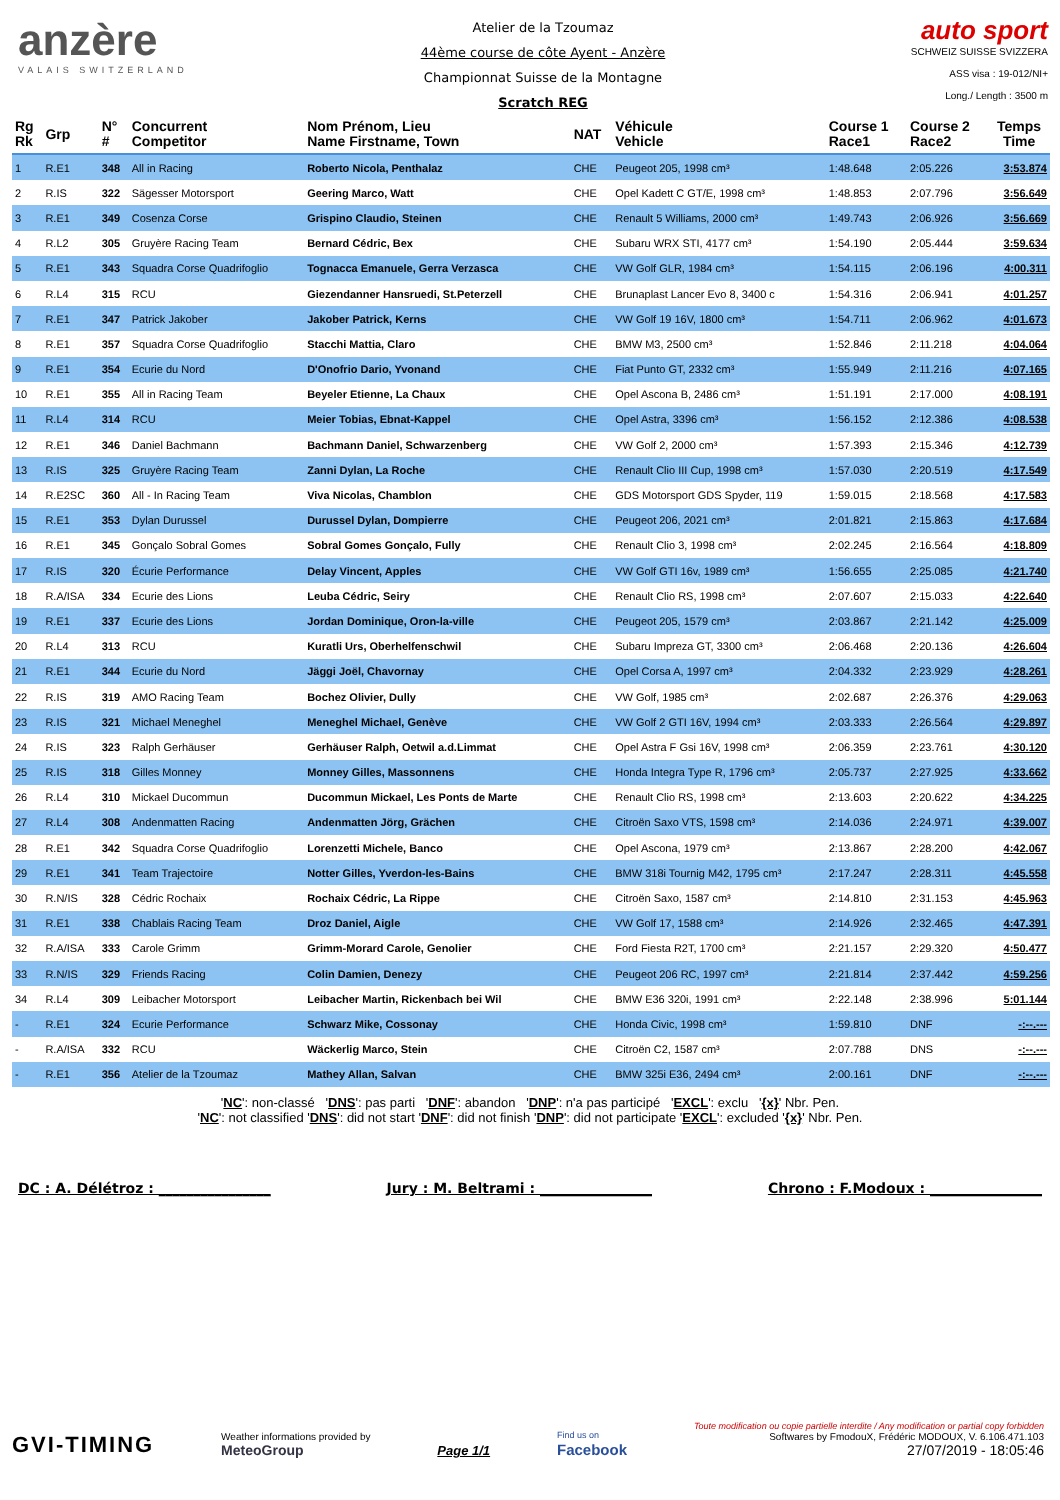anzère
VALAIS SWITZERLAND
Atelier de la Tzoumaz
44ème course de côte Ayent - Anzère
Championnat Suisse de la Montagne
Scratch REG
auto sport
SCHWEIZ SUISSE SVIZZERA
ASS visa : 19-012/NI+
Long./ Length : 3500 m
| Rg Rk | Grp | N° # | Concurrent Competitor | Nom Prénom, Lieu Name Firstname, Town | NAT | Véhicule Vehicle | Course 1 Race1 | Course 2 Race2 | Temps Time |
| --- | --- | --- | --- | --- | --- | --- | --- | --- | --- |
| 1 | R.E1 | 348 | All in Racing | Roberto Nicola, Penthalaz | CHE | Peugeot 205, 1998 cm³ | 1:48.648 | 2:05.226 | 3:53.874 |
| 2 | R.IS | 322 | Sägesser Motorsport | Geering Marco, Watt | CHE | Opel Kadett C GT/E, 1998 cm³ | 1:48.853 | 2:07.796 | 3:56.649 |
| 3 | R.E1 | 349 | Cosenza Corse | Grispino Claudio, Steinen | CHE | Renault 5 Williams, 2000 cm³ | 1:49.743 | 2:06.926 | 3:56.669 |
| 4 | R.L2 | 305 | Gruyère Racing Team | Bernard Cédric, Bex | CHE | Subaru WRX STI, 4177 cm³ | 1:54.190 | 2:05.444 | 3:59.634 |
| 5 | R.E1 | 343 | Squadra Corse Quadrifoglio | Tognacca Emanuele, Gerra Verzasca | CHE | VW Golf GLR, 1984 cm³ | 1:54.115 | 2:06.196 | 4:00.311 |
| 6 | R.L4 | 315 | RCU | Giezendanner Hansruedi, St.Peterzell | CHE | Brunaplast Lancer Evo 8, 3400 c | 1:54.316 | 2:06.941 | 4:01.257 |
| 7 | R.E1 | 347 | Patrick Jakober | Jakober Patrick, Kerns | CHE | VW Golf 19 16V, 1800 cm³ | 1:54.711 | 2:06.962 | 4:01.673 |
| 8 | R.E1 | 357 | Squadra Corse Quadrifoglio | Stacchi Mattia, Claro | CHE | BMW M3, 2500 cm³ | 1:52.846 | 2:11.218 | 4:04.064 |
| 9 | R.E1 | 354 | Ecurie du Nord | D'Onofrio Dario, Yvonand | CHE | Fiat Punto GT, 2332 cm³ | 1:55.949 | 2:11.216 | 4:07.165 |
| 10 | R.E1 | 355 | All in Racing Team | Beyeler Etienne, La Chaux | CHE | Opel Ascona B, 2486 cm³ | 1:51.191 | 2:17.000 | 4:08.191 |
| 11 | R.L4 | 314 | RCU | Meier Tobias, Ebnat-Kappel | CHE | Opel Astra, 3396 cm³ | 1:56.152 | 2:12.386 | 4:08.538 |
| 12 | R.E1 | 346 | Daniel Bachmann | Bachmann Daniel, Schwarzenberg | CHE | VW Golf 2, 2000 cm³ | 1:57.393 | 2:15.346 | 4:12.739 |
| 13 | R.IS | 325 | Gruyère Racing Team | Zanni Dylan, La Roche | CHE | Renault Clio III Cup, 1998 cm³ | 1:57.030 | 2:20.519 | 4:17.549 |
| 14 | R.E2SC | 360 | All - In Racing Team | Viva Nicolas, Chamblon | CHE | GDS Motorsport GDS Spyder, 119 | 1:59.015 | 2:18.568 | 4:17.583 |
| 15 | R.E1 | 353 | Dylan Durussel | Durussel Dylan, Dompierre | CHE | Peugeot 206, 2021 cm³ | 2:01.821 | 2:15.863 | 4:17.684 |
| 16 | R.E1 | 345 | Gonçalo Sobral Gomes | Sobral Gomes Gonçalo, Fully | CHE | Renault Clio 3, 1998 cm³ | 2:02.245 | 2:16.564 | 4:18.809 |
| 17 | R.IS | 320 | Écurie Performance | Delay Vincent, Apples | CHE | VW Golf GTI 16v, 1989 cm³ | 1:56.655 | 2:25.085 | 4:21.740 |
| 18 | R.A/ISA | 334 | Ecurie des Lions | Leuba Cédric, Seiry | CHE | Renault Clio RS, 1998 cm³ | 2:07.607 | 2:15.033 | 4:22.640 |
| 19 | R.E1 | 337 | Ecurie des Lions | Jordan Dominique, Oron-la-ville | CHE | Peugeot 205, 1579 cm³ | 2:03.867 | 2:21.142 | 4:25.009 |
| 20 | R.L4 | 313 | RCU | Kuratli Urs, Oberhelfenschwil | CHE | Subaru Impreza GT, 3300 cm³ | 2:06.468 | 2:20.136 | 4:26.604 |
| 21 | R.E1 | 344 | Ecurie du Nord | Jäggi Joël, Chavornay | CHE | Opel Corsa A, 1997 cm³ | 2:04.332 | 2:23.929 | 4:28.261 |
| 22 | R.IS | 319 | AMO Racing Team | Bochez Olivier, Dully | CHE | VW Golf, 1985 cm³ | 2:02.687 | 2:26.376 | 4:29.063 |
| 23 | R.IS | 321 | Michael Meneghel | Meneghel Michael, Genève | CHE | VW Golf 2 GTI 16V, 1994 cm³ | 2:03.333 | 2:26.564 | 4:29.897 |
| 24 | R.IS | 323 | Ralph Gerhäuser | Gerhäuser Ralph, Oetwil a.d.Limmat | CHE | Opel Astra F Gsi 16V, 1998 cm³ | 2:06.359 | 2:23.761 | 4:30.120 |
| 25 | R.IS | 318 | Gilles Monney | Monney Gilles, Massonnens | CHE | Honda Integra Type R, 1796 cm³ | 2:05.737 | 2:27.925 | 4:33.662 |
| 26 | R.L4 | 310 | Mickael Ducommun | Ducommun Mickael, Les Ponts de Marte | CHE | Renault Clio RS, 1998 cm³ | 2:13.603 | 2:20.622 | 4:34.225 |
| 27 | R.L4 | 308 | Andenmatten Racing | Andenmatten Jörg, Grächen | CHE | Citroën Saxo VTS, 1598 cm³ | 2:14.036 | 2:24.971 | 4:39.007 |
| 28 | R.E1 | 342 | Squadra Corse Quadrifoglio | Lorenzetti Michele, Banco | CHE | Opel Ascona, 1979 cm³ | 2:13.867 | 2:28.200 | 4:42.067 |
| 29 | R.E1 | 341 | Team Trajectoire | Notter Gilles, Yverdon-les-Bains | CHE | BMW 318i Tournig M42, 1795 cm³ | 2:17.247 | 2:28.311 | 4:45.558 |
| 30 | R.N/IS | 328 | Cédric Rochaix | Rochaix Cédric, La Rippe | CHE | Citroën Saxo, 1587 cm³ | 2:14.810 | 2:31.153 | 4:45.963 |
| 31 | R.E1 | 338 | Chablais Racing Team | Droz Daniel, Aigle | CHE | VW Golf 17, 1588 cm³ | 2:14.926 | 2:32.465 | 4:47.391 |
| 32 | R.A/ISA | 333 | Carole Grimm | Grimm-Morard Carole, Genolier | CHE | Ford Fiesta R2T, 1700 cm³ | 2:21.157 | 2:29.320 | 4:50.477 |
| 33 | R.N/IS | 329 | Friends Racing | Colin Damien, Denezy | CHE | Peugeot 206 RC, 1997 cm³ | 2:21.814 | 2:37.442 | 4:59.256 |
| 34 | R.L4 | 309 | Leibacher Motorsport | Leibacher Martin, Rickenbach bei Wil | CHE | BMW E36 320i, 1991 cm³ | 2:22.148 | 2:38.996 | 5:01.144 |
| - | R.E1 | 324 | Ecurie Performance | Schwarz Mike, Cossonay | CHE | Honda Civic, 1998 cm³ | 1:59.810 | DNF | -:--.--- |
| - | R.A/ISA | 332 | RCU | Wäckerlig Marco, Stein | CHE | Citroën C2, 1587 cm³ | 2:07.788 | DNS | -:--.--- |
| - | R.E1 | 356 | Atelier de la Tzoumaz | Mathey Allan, Salvan | CHE | BMW 325i E36, 2494 cm³ | 2:00.161 | DNF | -:--.--- |
'NC': non-classé 'DNS': pas parti 'DNF': abandon 'DNP': n'a pas participé 'EXCL': exclu '{x}' Nbr. Pen.
'NC': not classified 'DNS': did not start 'DNF': did not finish 'DNP': did not participate 'EXCL': excluded '{x}' Nbr. Pen.
DC : A. Délétroz : ________________ Jury : M. Beltrami : ________________ Chrono : F.Modoux : ________________
GVI-TIMING
Weather informations provided by
MeteoGroup
Page 1/1
Find us on
Facebook
Toute modification ou copie partielle interdite / Any modification or partial copy forbidden
Softwares by FmodouX, Frédéric MODOUX, V. 6.106.471.103
27/07/2019 - 18:05:46